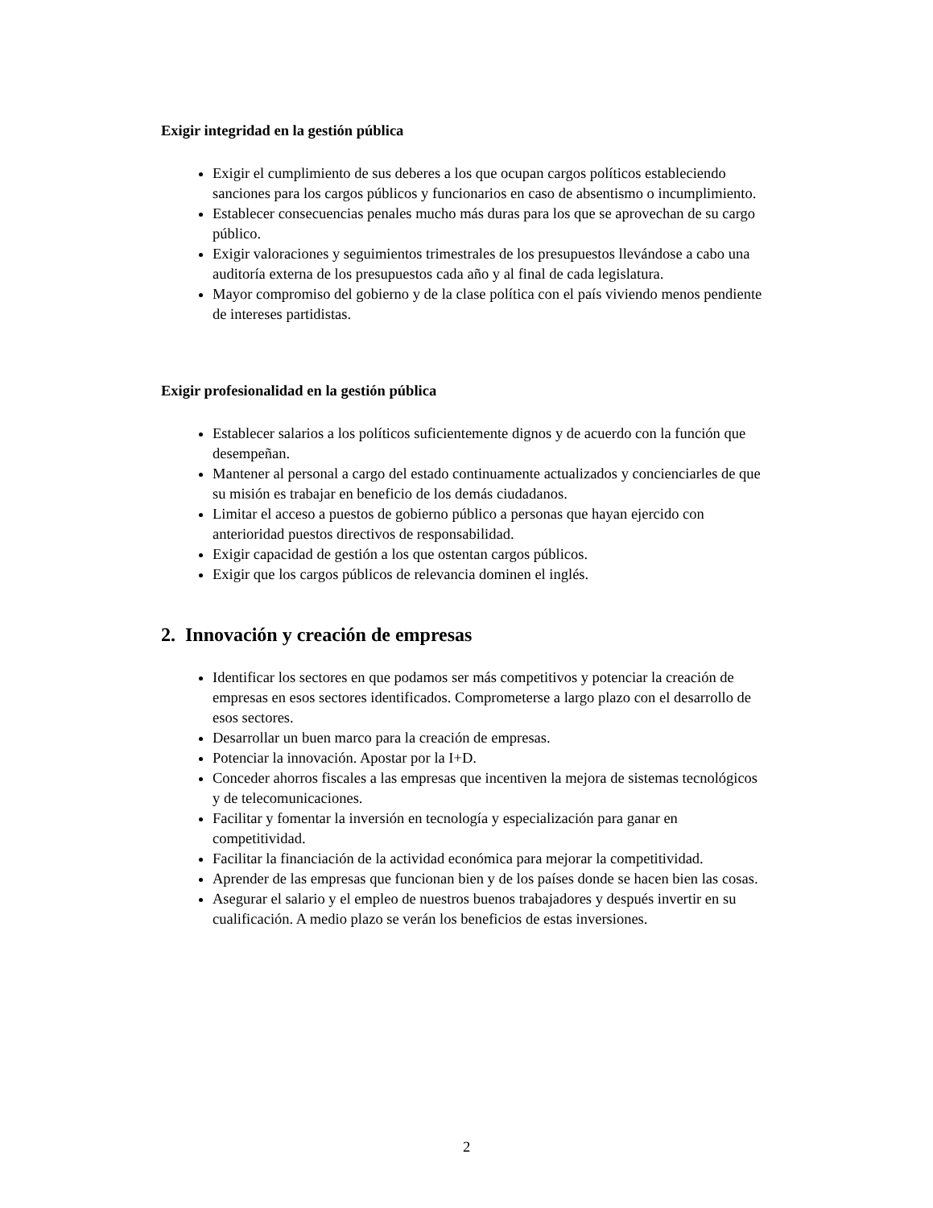Exigir integridad en la gestión pública
Exigir el cumplimiento de sus deberes a los que ocupan cargos políticos estableciendo sanciones para los cargos públicos y funcionarios en caso de absentismo o incumplimiento.
Establecer consecuencias penales mucho más duras para los que se aprovechan de su cargo público.
Exigir valoraciones y seguimientos trimestrales de los presupuestos llevándose a cabo una auditoría externa de los presupuestos cada año y al final de cada legislatura.
Mayor compromiso del gobierno y de la clase política con el país viviendo menos pendiente de intereses partidistas.
Exigir profesionalidad en la gestión pública
Establecer salarios a los políticos suficientemente dignos y de acuerdo con la función que desempeñan.
Mantener al personal a cargo del estado continuamente actualizados y concienciarles de que su misión es trabajar en beneficio de los demás ciudadanos.
Limitar el acceso a puestos de gobierno público a personas que hayan ejercido con anterioridad puestos directivos de responsabilidad.
Exigir capacidad de gestión a los que ostentan cargos públicos.
Exigir que los cargos públicos de relevancia dominen el inglés.
2. Innovación y creación de empresas
Identificar los sectores en que podamos ser más competitivos y potenciar la creación de empresas en esos sectores identificados. Comprometerse a largo plazo con el desarrollo de esos sectores.
Desarrollar un buen marco para la creación de empresas.
Potenciar la innovación. Apostar por la I+D.
Conceder ahorros fiscales a las empresas que incentiven la mejora de sistemas tecnológicos y de telecomunicaciones.
Facilitar y fomentar la inversión en tecnología y especialización para ganar en competitividad.
Facilitar la financiación de la actividad económica para mejorar la competitividad.
Aprender de las empresas que funcionan bien y de los países donde se hacen bien las cosas.
Asegurar el salario y el empleo de nuestros buenos trabajadores y después invertir en su cualificación. A medio plazo se verán los beneficios de estas inversiones.
2